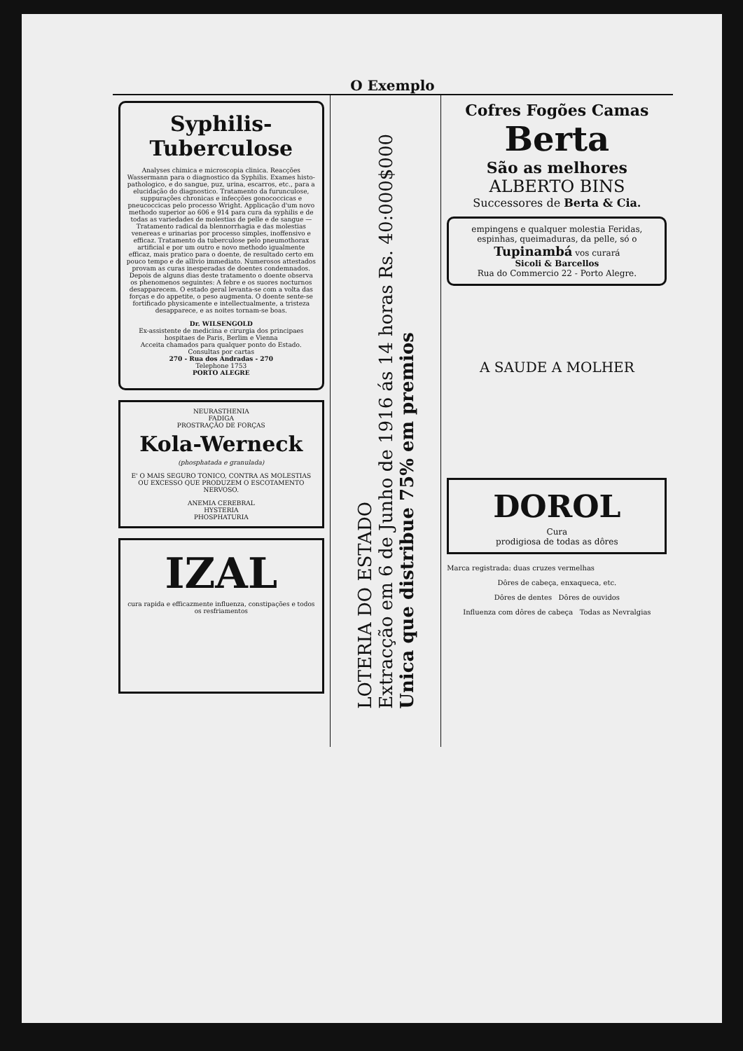O Exemplo
Syphilis-Tuberculose
Analyses chimica e microscopia clinica. Reacções Wassermann para o diagnostico da Syphilis. Exames histo-pathologico, e do sangue, puz, urina, escarros, etc., para a elucidação do diagnostico. Tratamento da furunculose, suppurações chronicas e infecções gonococcicas e pneucoccicas pelo processo Wright. Applicação d'um novo methodo superior ao 606 e 914 para cura da syphilis e de todas as variedades de molestias de pelle e de sangue — Tratamento radical da blennorrhagia e das molestias venereas e urinarias por processo simples, inoffensivo e efficaz. Tratamento da tuberculose pelo pneumothorax artificial e por um outro e novo methodo igualmente efficaz, mais pratico para o doente, de resultado certo em pouco tempo e de allivio immediato. Numerosos attestados provam as curas inesperadas de doentes condemnados. Depois de alguns dias deste tratamento o doente observa os phenomenos seguintes: A febre e os suores nocturnos desapparecem. O estado geral levanta-se com a volta das forças e do appetite, o peso augmenta. O doente sente-se fortificado physicamente e intellectualmente, a tristeza desapparece, e as noites tornam-se boas.
Dr. WILSENGOLD
Ex-assistente de medicina e cirurgia dos principaes hospitaes de Paris, Berlim e Vienna
Acceita chamados para qualquer ponto do Estado. Consultas por cartas
270 - Rua dos Andradas - 270
Telephone 1753
PORTO ALEGRE
NEURASTHENIA
FADIGA
PROSTRAÇÃO DE FORÇAS
Kola-Werneck
(phosphatada e granulada)
E' O MAIS SEGURO TONICO, CONTRA AS MOLESTIAS OU EXCESSO QUE PRODUZEM O ESCOTAMENTO NERVOSO.
ANEMIA CEREBRAL
HYSTERIA
PHOSPHATURIA
IZAL
cura rapida e efficazmente influenza, constipações e todos os resfriamentos
LOTERIA DO ESTADO
Extracção em 6 de Junho de 1916 ás 14 horas Rs. 40:000$000
Unica que distribue 75% em premios
Cofres Fogões Camas Berta
São as melhores
ALBERTO BINS
Successores de Berta & Cia.
empingens e qualquer molestia Feridas, espinhas, queimaduras, da pelle, só o
Tupinambá vos curará
Sicoli & Barcellos
Rua do Commercio 22 - Porto Alegre.
A SAUDE A MOLHER
DOROL
Cura
prodigiosa de todas as dôres
Marca registrada: duas cruzes vermelhas
Dôres de cabeça, enxaqueca, etc.
Dôres de dentes Dôres de ouvidos
Influenza com dôres de cabeça Todas as Nevralgias